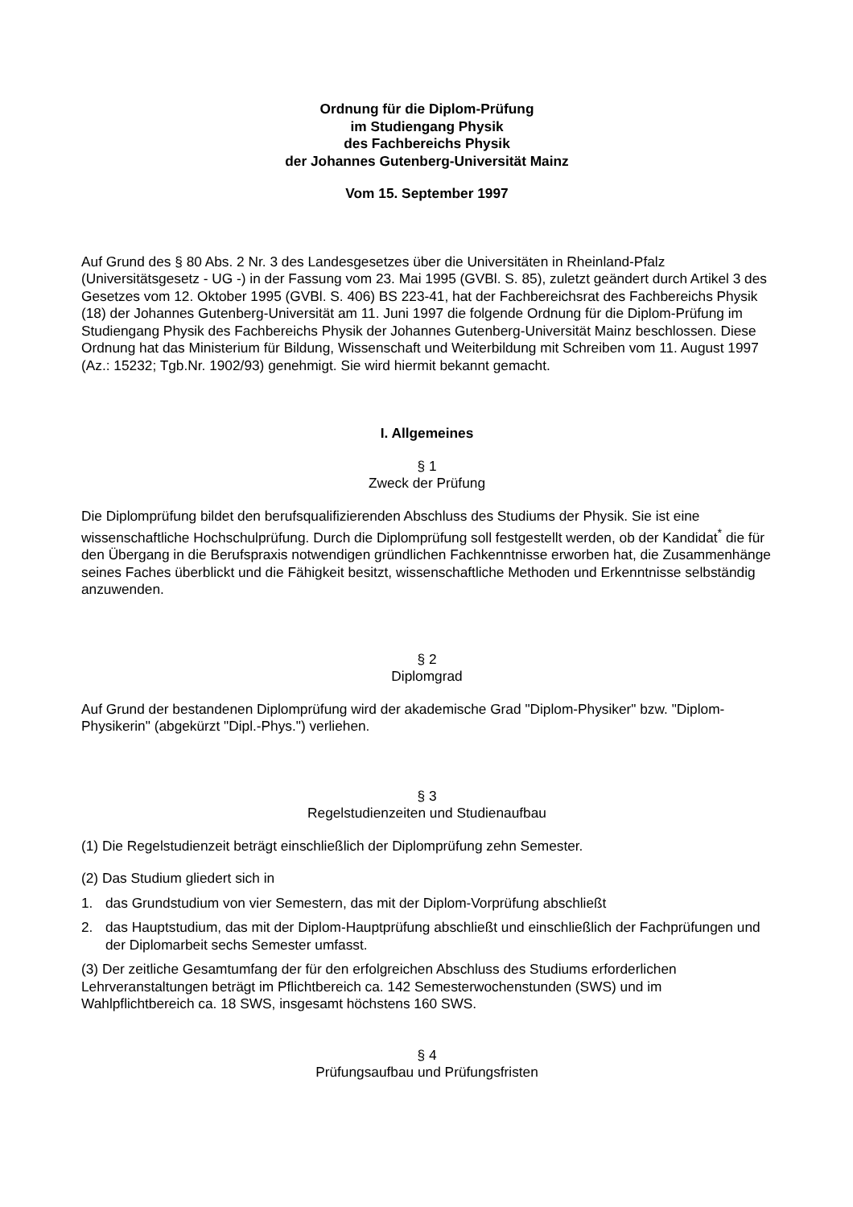Ordnung für die Diplom-Prüfung
im Studiengang Physik
des Fachbereichs Physik
der Johannes Gutenberg-Universität Mainz
Vom 15. September 1997
Auf Grund des § 80 Abs. 2 Nr. 3 des Landesgesetzes über die Universitäten in Rheinland-Pfalz (Universitätsgesetz - UG -) in der Fassung vom 23. Mai 1995 (GVBl. S. 85), zuletzt geändert durch Artikel 3 des Gesetzes vom 12. Oktober 1995 (GVBl. S. 406) BS 223-41, hat der Fachbereichsrat des Fachbereichs Physik (18) der Johannes Gutenberg-Universität am 11. Juni 1997 die folgende Ordnung für die Diplom-Prüfung im Studiengang Physik des Fachbereichs Physik der Johannes Gutenberg-Universität Mainz beschlossen. Diese Ordnung hat das Ministerium für Bildung, Wissenschaft und Weiterbildung mit Schreiben vom 11. August 1997 (Az.: 15232; Tgb.Nr. 1902/93) genehmigt. Sie wird hiermit bekannt gemacht.
I. Allgemeines
§ 1
Zweck der Prüfung
Die Diplomprüfung bildet den berufsqualifizierenden Abschluss des Studiums der Physik. Sie ist eine wissenschaftliche Hochschulprüfung. Durch die Diplomprüfung soll festgestellt werden, ob der Kandidat<sup>*</sup> die für den Übergang in die Berufspraxis notwendigen gründlichen Fachkenntnisse erworben hat, die Zusammenhänge seines Faches überblickt und die Fähigkeit besitzt, wissenschaftliche Methoden und Erkenntnisse selbständig anzuwenden.
§ 2
Diplomgrad
Auf Grund der bestandenen Diplomprüfung wird der akademische Grad "Diplom-Physiker" bzw. "Diplom-Physikerin" (abgekürzt "Dipl.-Phys.") verliehen.
§ 3
Regelstudienzeiten und Studienaufbau
(1) Die Regelstudienzeit beträgt einschließlich der Diplomprüfung zehn Semester.
(2) Das Studium gliedert sich in
1. das Grundstudium von vier Semestern, das mit der Diplom-Vorprüfung abschließt
2. das Hauptstudium, das mit der Diplom-Hauptprüfung abschließt und einschließlich der Fachprüfungen und der Diplomarbeit sechs Semester umfasst.
(3) Der zeitliche Gesamtumfang der für den erfolgreichen Abschluss des Studiums erforderlichen Lehrveranstaltungen beträgt im Pflichtbereich ca. 142 Semesterwochenstunden (SWS) und im Wahlpflichtbereich ca. 18 SWS, insgesamt höchstens 160 SWS.
§ 4
Prüfungsaufbau und Prüfungsfristen